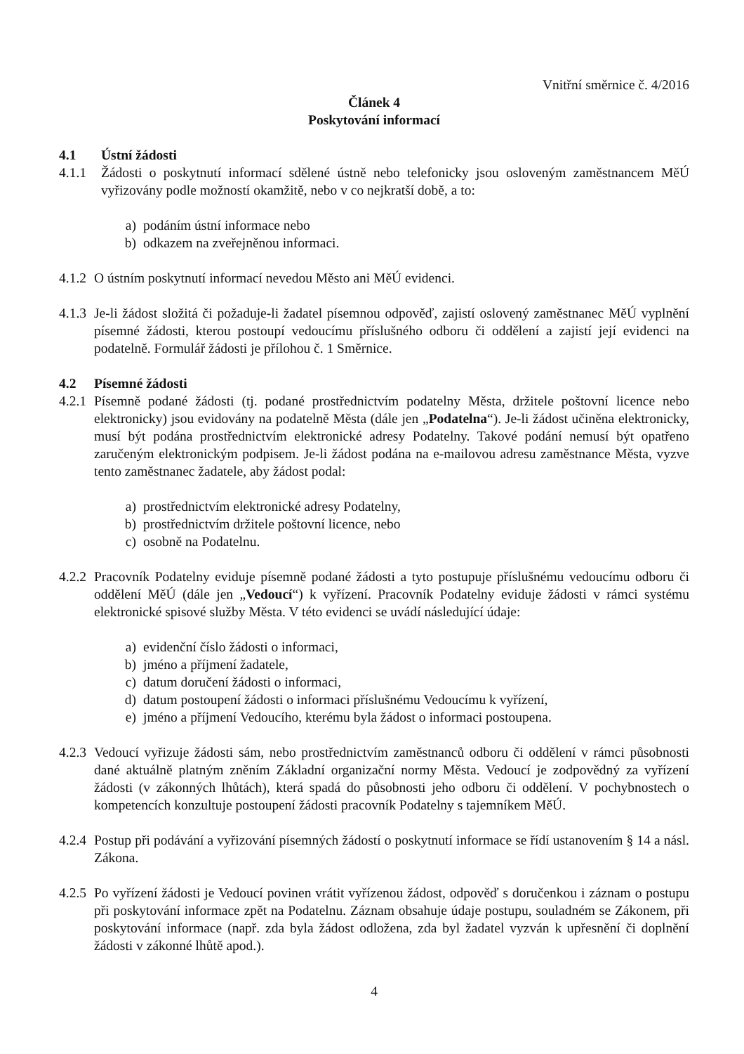Vnitřní směrnice č. 4/2016
Článek 4
Poskytování informací
4.1 Ústní žádosti
4.1.1 Žádosti o poskytnutí informací sdělené ústně nebo telefonicky jsou osloveným zaměstnancem MěÚ vyřizovány podle možností okamžitě, nebo v co nejkratší době, a to:
a) podáním ústní informace nebo
b) odkazem na zveřejněnou informaci.
4.1.2
O ústním poskytnutí informací nevedou Město ani MěÚ evidenci.
4.1.3
Je-li žádost složitá či požaduje-li žadatel písemnou odpověď, zajistí oslovený zaměstnanec MěÚ vyplnění písemné žádosti, kterou postoupí vedoucímu příslušného odboru či oddělení a zajistí její evidenci na podatelně. Formulář žádosti je přílohou č. 1 Směrnice.
4.2 Písemné žádosti
4.2.1
Písemně podané žádosti (tj. podané prostřednictvím podatelny Města, držitele poštovní licence nebo elektronicky) jsou evidovány na podatelně Města (dále jen „Podatelna“). Je-li žádost učiněna elektronicky, musí být podána prostřednictvím elektronické adresy Podatelny. Takové podání nemusí být opatřeno zaručeným elektronickým podpisem. Je-li žádost podána na e-mailovou adresu zaměstnance Města, vyzve tento zaměstnanec žadatele, aby žádost podal:
a) prostřednictvím elektronické adresy Podatelny,
b) prostřednictvím držitele poštovní licence, nebo
c) osobně na Podatelnu.
4.2.2
Pracovník Podatelny eviduje písemně podané žádosti a tyto postupuje příslušnému vedoucímu odboru či oddělení MěÚ (dále jen „Vedoucí“) k vyřízení. Pracovník Podatelny eviduje žádosti v rámci systému elektronické spisové služby Města. V této evidenci se uvádí následující údaje:
a) evidenční číslo žádosti o informaci,
b) jméno a příjmení žadatele,
c) datum doručení žádosti o informaci,
d) datum postoupení žádosti o informaci příslušnému Vedoucímu k vyřízení,
e) jméno a příjmení Vedoucího, kterému byla žádost o informaci postoupena.
4.2.3
Vedoucí vyřizuje žádosti sám, nebo prostřednictvím zaměstnanců odboru či oddělení v rámci působnosti dané aktuálně platným zněním Základní organizační normy Města. Vedoucí je zodpovědný za vyřízení žádosti (v zákonných lhůtách), která spadá do působnosti jeho odboru či oddělení. V pochybnostech o kompetencích konzultuje postoupení žádosti pracovník Podatelny s tajemníkem MěÚ.
4.2.4
Postup při podávání a vyřizování písemných žádostí o poskytnutí informace se řídí ustanovením § 14 a násl. Zákona.
4.2.5
Po vyřízení žádosti je Vedoucí povinen vrátit vyřízenou žádost, odpověď s doručenkou i záznam o postupu při poskytování informace zpět na Podatelnu. Záznam obsahuje údaje postupu, souladném se Zákonem, při poskytování informace (např. zda byla žádost odložena, zda byl žadatel vyzván k upřesnění či doplnění žádosti v zákonné lhůtě apod.).
4